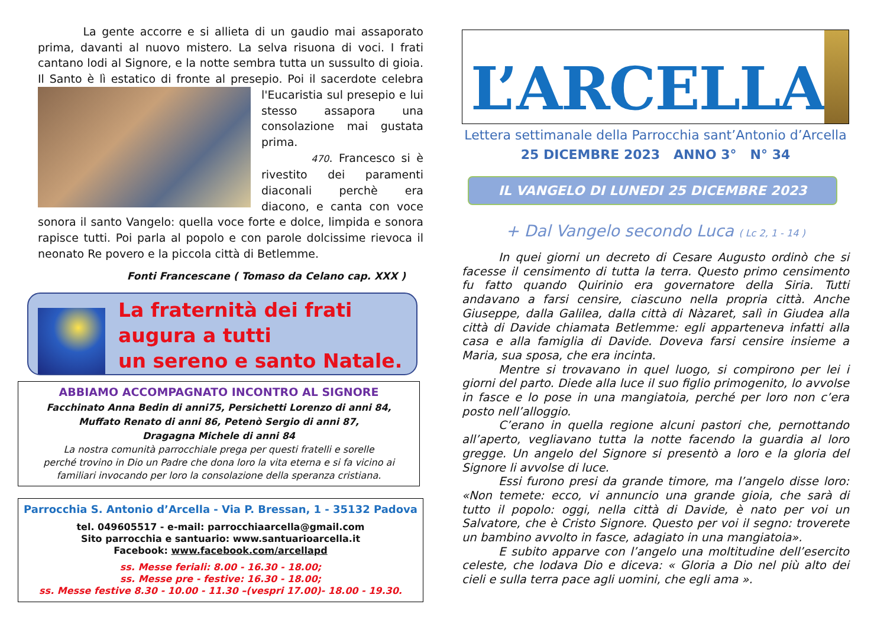La gente accorre e si allieta di un gaudio mai assaporato prima, davanti al nuovo mistero. La selva risuona di voci. I frati cantano lodi al Signore, e la notte sembra tutta un sussulto di gioia. Il Santo è lì estatico di fronte al presepio. Poi il sacerdote celebra l'Eucaristia sul presepio e lui stesso assapora una consolazione mai gustata prima.
470. Francesco si è rivestito dei paramenti diaconali perchè era diacono, e canta con voce sonora il santo Vangelo: quella voce forte e dolce, limpida e sonora rapisce tutti. Poi parla al popolo e con parole dolcissime rievoca il neonato Re povero e la piccola città di Betlemme.
Fonti Francescane ( Tomaso da Celano cap. XXX )
La fraternità dei frati
augura a tutti
un sereno e santo Natale.
ABBIAMO ACCOMPAGNATO INCONTRO AL SIGNORE
Facchinato Anna Bedin di anni75, Persichetti Lorenzo di anni 84,
Muffato Renato di anni 86, Petenò Sergio di anni 87,
Dragagna Michele di anni 84
La nostra comunità parrocchiale prega per questi fratelli e sorelle
perché trovino in Dio un Padre che dona loro la vita eterna e si fa vicino ai
familiari invocando per loro la consolazione della speranza cristiana.
Parrocchia S. Antonio d’Arcella - Via P. Bressan, 1 - 35132 Padova
tel. 049605517 - e-mail: parrocchiaarcella@gmail.com
Sito parrocchia e santuario: www.santuarioarcella.it
Facebook: www.facebook.com/arcellapd
ss. Messe feriali: 8.00 - 16.30 - 18.00;
ss. Messe pre - festive: 16.30 - 18.00;
ss. Messe festive 8.30 - 10.00 - 11.30 –(vespri 17.00)- 18.00 - 19.30.
L’ARCELLA
Lettera settimanale della Parrocchia sant’Antonio d’Arcella
25 DICEMBRE 2023 ANNO 3° N° 34
IL VANGELO DI LUNEDI 25 DICEMBRE 2023
+ Dal Vangelo secondo Luca ( Lc 2, 1 - 14 )
In quei giorni un decreto di Cesare Augusto ordinò che si facesse il censimento di tutta la terra. Questo primo censimento fu fatto quando Quirinio era governatore della Siria. Tutti andavano a farsi censire, ciascuno nella propria città. Anche Giuseppe, dalla Galilea, dalla città di Nàzaret, salì in Giudea alla città di Davide chiamata Betlemme: egli apparteneva infatti alla casa e alla famiglia di Davide. Doveva farsi censire insieme a Maria, sua sposa, che era incinta.
Mentre si trovavano in quel luogo, si compirono per lei i giorni del parto. Diede alla luce il suo figlio primogenito, lo avvolse in fasce e lo pose in una mangiatoia, perché per loro non c’era posto nell’alloggio.
C’erano in quella regione alcuni pastori che, pernottando all’aperto, vegliavano tutta la notte facendo la guardia al loro gregge. Un angelo del Signore si presentò a loro e la gloria del Signore li avvolse di luce.
Essi furono presi da grande timore, ma l’angelo disse loro: «Non temete: ecco, vi annuncio una grande gioia, che sarà di tutto il popolo: oggi, nella città di Davide, è nato per voi un Salvatore, che è Cristo Signore. Questo per voi il segno: troverete un bambino avvolto in fasce, adagiato in una mangiatoia».
E subito apparve con l’angelo una moltitudine dell’esercito celeste, che lodava Dio e diceva: « Gloria a Dio nel più alto dei cieli e sulla terra pace agli uomini, che egli ama ».